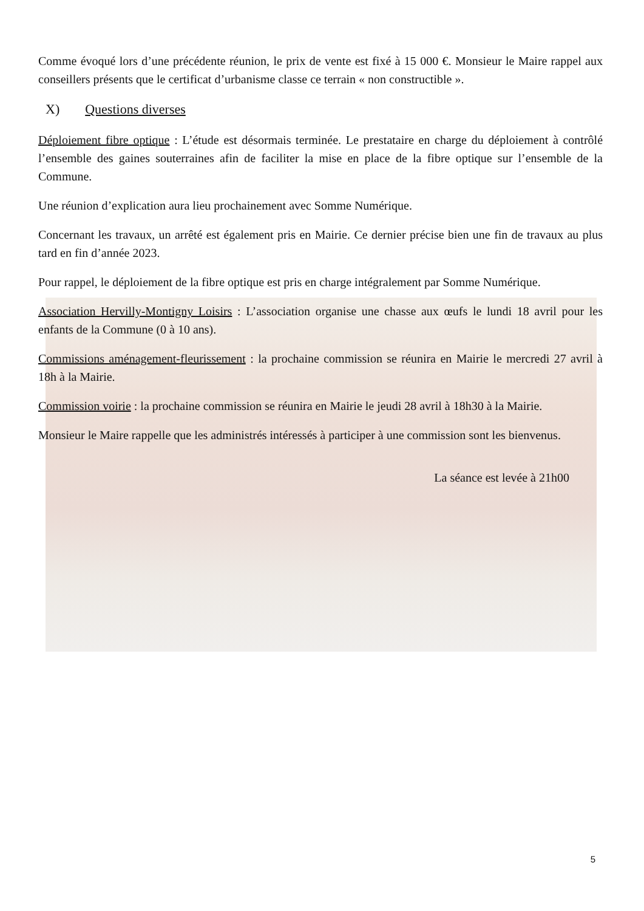Comme évoqué lors d’une précédente réunion, le prix de vente est fixé à 15 000 €. Monsieur le Maire rappel aux conseillers présents que le certificat d’urbanisme classe ce terrain « non constructible ».
X) Questions diverses
Déploiement fibre optique : L’étude est désormais terminée. Le prestataire en charge du déploiement à contrôlé l’ensemble des gaines souterraines afin de faciliter la mise en place de la fibre optique sur l’ensemble de la Commune.
Une réunion d’explication aura lieu prochainement avec Somme Numérique.
Concernant les travaux, un arrêté est également pris en Mairie. Ce dernier précise bien une fin de travaux au plus tard en fin d’année 2023.
Pour rappel, le déploiement de la fibre optique est pris en charge intégralement par Somme Numérique.
Association Hervilly-Montigny Loisirs : L’association organise une chasse aux œufs le lundi 18 avril pour les enfants de la Commune (0 à 10 ans).
Commissions aménagement-fleurissement : la prochaine commission se réunira en Mairie le mercredi 27 avril à 18h à la Mairie.
Commission voirie : la prochaine commission se réunira en Mairie le jeudi 28 avril à 18h30 à la Mairie.
Monsieur le Maire rappelle que les administrés intéressés à participer à une commission sont les bienvenus.
La séance est levée à 21h00
5